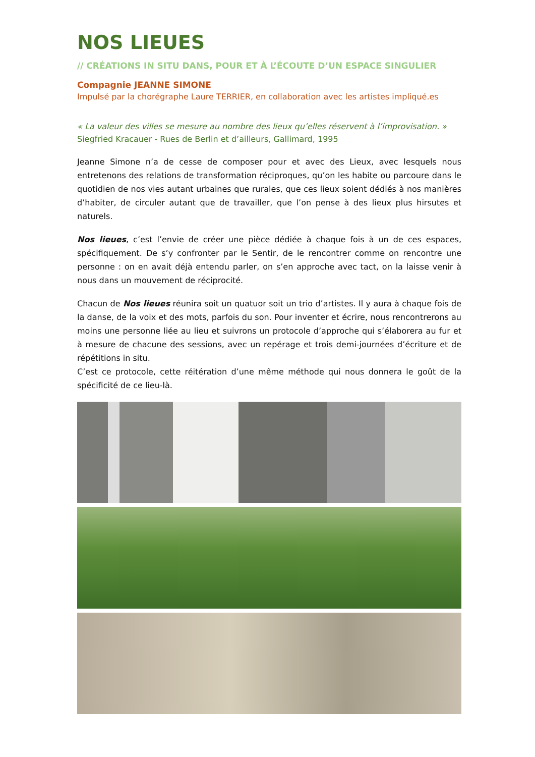NOS LIEUES
// CRÉATIONS IN SITU DANS, POUR ET À L’ÉCOUTE D’UN ESPACE SINGULIER
Compagnie JEANNE SIMONE
Impulsé par la chorégraphe Laure TERRIER, en collaboration avec les artistes impliqué.es
« La valeur des villes se mesure au nombre des lieux qu’elles réservent à l’improvisation. »
Siegfried Kracauer - Rues de Berlin et d’ailleurs, Gallimard, 1995
Jeanne Simone n’a de cesse de composer pour et avec des Lieux, avec lesquels nous entretenons des relations de transformation réciproques, qu’on les habite ou parcoure dans le quotidien de nos vies autant urbaines que rurales, que ces lieux soient dédiés à nos manières d’habiter, de circuler autant que de travailler, que l’on pense à des lieux plus hirsutes et naturels.
Nos lieues, c’est l’envie de créer une pièce dédiée à chaque fois à un de ces espaces, spécifiquement. De s’y confronter par le Sentir, de le rencontrer comme on rencontre une personne : on en avait déjà entendu parler, on s’en approche avec tact, on la laisse venir à nous dans un mouvement de réciprocité.
Chacun de Nos lieues réunira soit un quatuor soit un trio d’artistes. Il y aura à chaque fois de la danse, de la voix et des mots, parfois du son. Pour inventer et écrire, nous rencontrerons au moins une personne liée au lieu et suivrons un protocole d’approche qui s’élaborera au fur et à mesure de chacune des sessions, avec un repérage et trois demi-journées d’écriture et de répétitions in situ.
C’est ce protocole, cette réitération d’une même méthode qui nous donnera le goût de la spécificité de ce lieu-là.